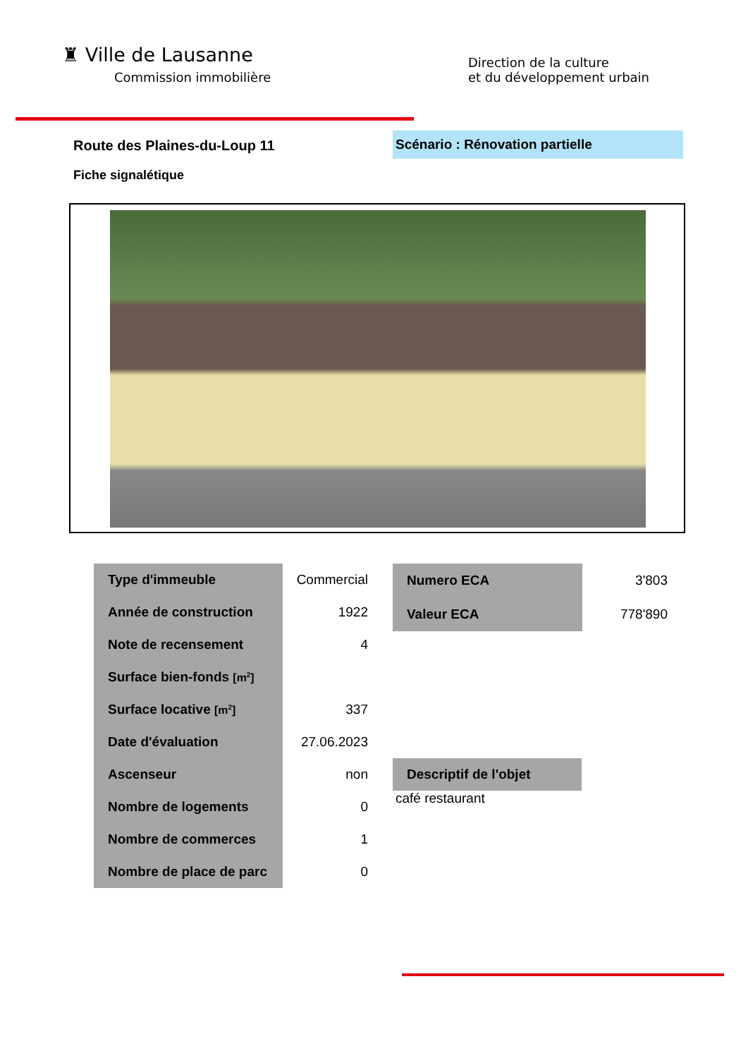♜ Ville de Lausanne
Commission immobilière
Direction de la culture
et du développement urbain
Route des Plaines-du-Loup 11
Scénario : Rénovation partielle
Fiche signalétique
| Type d'immeuble | Commercial |
| Année de construction | 1922 |
| Note de recensement | 4 |
| Surface bien-fonds [m<sup>2</sup>] | |
| Surface locative [m<sup>2</sup>] | 337 |
| Date d'évaluation | 27.06.2023 |
| Ascenseur | non |
| Nombre de logements | 0 |
| Nombre de commerces | 1 |
| Nombre de place de parc | 0 |
| Numero ECA | 3'803 |
| Valeur ECA | 778'890 |
Descriptif de l'objet
café restaurant